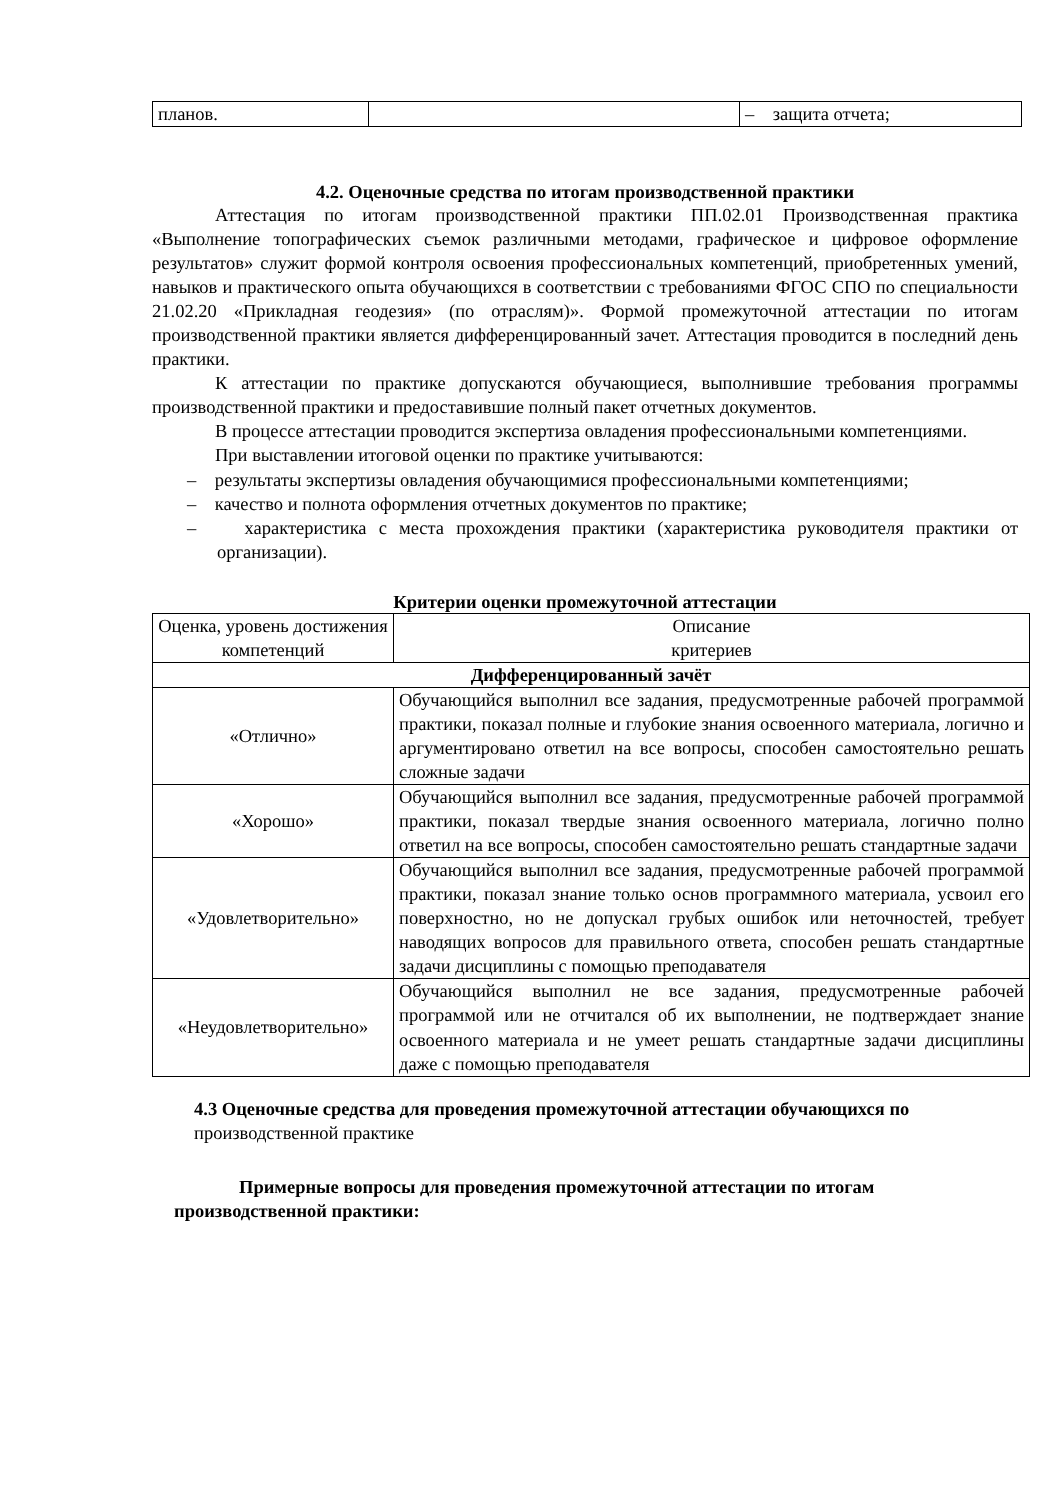| планов. | | – защита отчета; |
4.2. Оценочные средства по итогам производственной практики
Аттестация по итогам производственной практики ПП.02.01 Производственная практика «Выполнение топографических съемок различными методами, графическое и цифровое оформление результатов» служит формой контроля освоения профессиональных компетенций, приобретенных умений, навыков и практического опыта обучающихся в соответствии с требованиями ФГОС СПО по специальности 21.02.20 «Прикладная геодезия» (по отраслям)». Формой промежуточной аттестации по итогам производственной практики является дифференцированный зачет. Аттестация проводится в последний день практики.
К аттестации по практике допускаются обучающиеся, выполнившие требования программы производственной практики и предоставившие полный пакет отчетных документов.
В процессе аттестации проводится экспертиза овладения профессиональными компетенциями.
При выставлении итоговой оценки по практике учитываются:
– результаты экспертизы овладения обучающимися профессиональными компетенциями;
– качество и полнота оформления отчетных документов по практике;
– характеристика с места прохождения практики (характеристика руководителя практики от организации).
Критерии оценки промежуточной аттестации
| Оценка, уровень достижения компетенций | Описание критериев |
| Дифференцированный зачёт | |
| «Отлично» | Обучающийся выполнил все задания, предусмотренные рабочей программой практики, показал полные и глубокие знания освоенного материала, логично и аргументировано ответил на все вопросы, способен самостоятельно решать сложные задачи |
| «Хорошо» | Обучающийся выполнил все задания, предусмотренные рабочей программой практики, показал твердые знания освоенного материала, логично полно ответил на все вопросы, способен самостоятельно решать стандартные задачи |
| «Удовлетворительно» | Обучающийся выполнил все задания, предусмотренные рабочей программой практики, показал знание только основ программного материала, усвоил его поверхностно, но не допускал грубых ошибок или неточностей, требует наводящих вопросов для правильного ответа, способен решать стандартные задачи дисциплины с помощью преподавателя |
| «Неудовлетворительно» | Обучающийся выполнил не все задания, предусмотренные рабочей программой или не отчитался об их выполнении, не подтверждает знание освоенного материала и не умеет решать стандартные задачи дисциплины даже с помощью преподавателя |
4.3 Оценочные средства для проведения промежуточной аттестации обучающихся по производственной практике
Примерные вопросы для проведения промежуточной аттестации по итогам производственной практики: